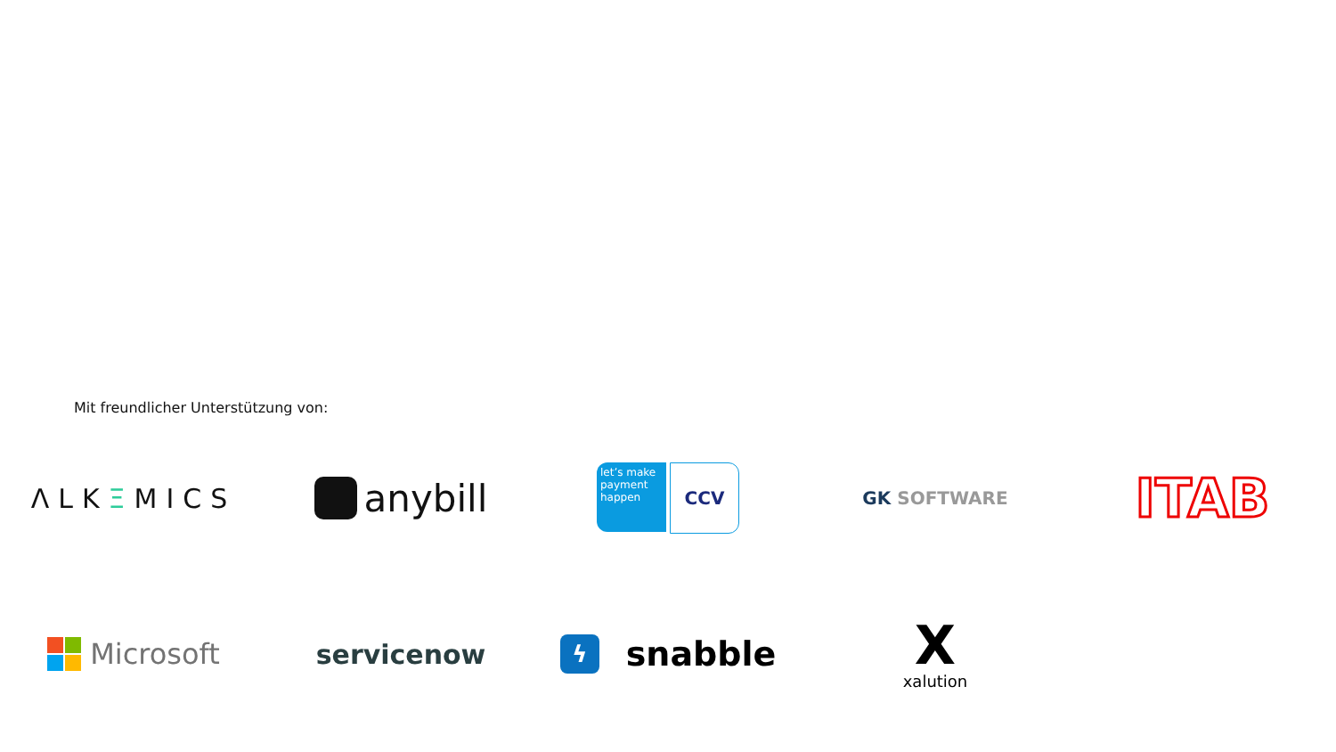Mit freundlicher Unterstützung von:
ΛLKΞMICS
anybill
let’s make payment happen
CCV
GK SOFTWARE
ITAB
Microsoft
servicenow
ϟ
snabble
Xxalution